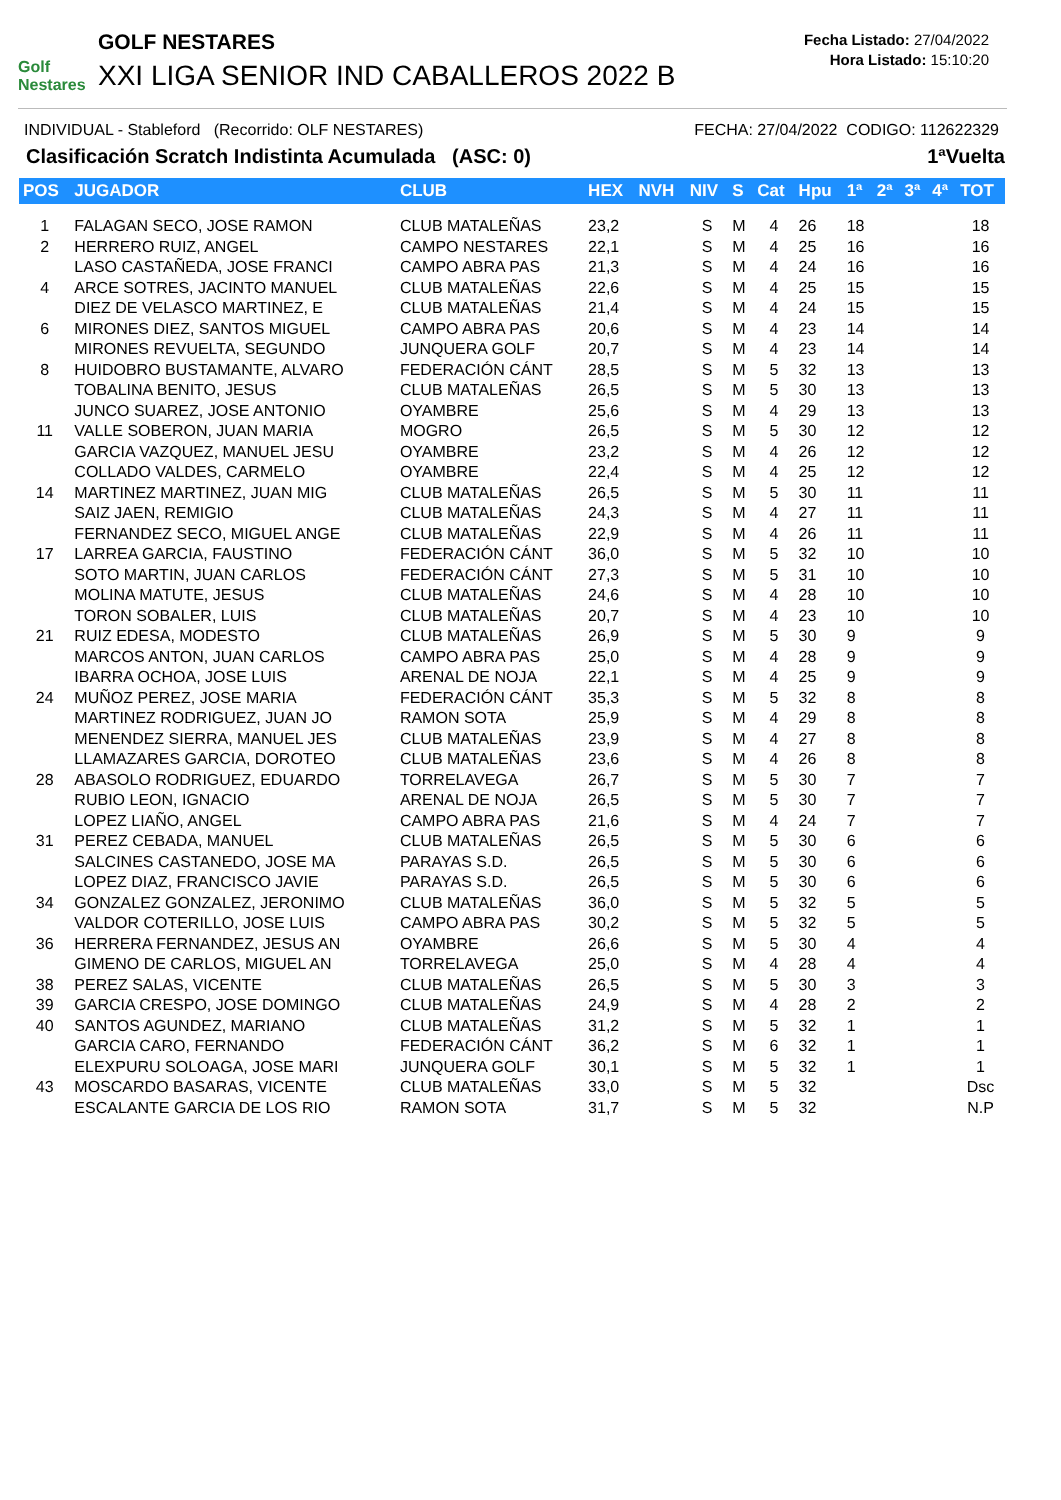Golf Nestares
GOLF NESTARES
XXI LIGA SENIOR IND CABALLEROS 2022 B
Fecha Listado: 27/04/2022
Hora Listado: 15:10:20
INDIVIDUAL - Stableford (Recorrido: OLF NESTARES) FECHA: 27/04/2022 CODIGO: 112622329
Clasificación Scratch Indistinta Acumulada (ASC: 0) 1ªVuelta
| POS | JUGADOR | CLUB | HEX | NVH | NIV | S | Cat | Hpu | 1ª | 2ª | 3ª | 4ª | TOT |
| --- | --- | --- | --- | --- | --- | --- | --- | --- | --- | --- | --- | --- | --- |
| 1 | FALAGAN SECO, JOSE RAMON | CLUB MATALEÑAS | 23,2 | | S | M | 4 | 26 | 18 | | | | 18 |
| 2 | HERRERO RUIZ, ANGEL | CAMPO NESTARES | 22,1 | | S | M | 4 | 25 | 16 | | | | 16 |
| | LASO CASTAÑEDA, JOSE FRANCI | CAMPO ABRA PAS | 21,3 | | S | M | 4 | 24 | 16 | | | | 16 |
| 4 | ARCE SOTRES, JACINTO MANUEL | CLUB MATALEÑAS | 22,6 | | S | M | 4 | 25 | 15 | | | | 15 |
| | DIEZ DE VELASCO MARTINEZ, E | CLUB MATALEÑAS | 21,4 | | S | M | 4 | 24 | 15 | | | | 15 |
| 6 | MIRONES DIEZ, SANTOS MIGUEL | CAMPO ABRA PAS | 20,6 | | S | M | 4 | 23 | 14 | | | | 14 |
| | MIRONES REVUELTA, SEGUNDO | JUNQUERA GOLF | 20,7 | | S | M | 4 | 23 | 14 | | | | 14 |
| 8 | HUIDOBRO BUSTAMANTE, ALVARO | FEDERACIÓN CÁNT | 28,5 | | S | M | 5 | 32 | 13 | | | | 13 |
| | TOBALINA BENITO, JESUS | CLUB MATALEÑAS | 26,5 | | S | M | 5 | 30 | 13 | | | | 13 |
| | JUNCO SUAREZ, JOSE ANTONIO | OYAMBRE | 25,6 | | S | M | 4 | 29 | 13 | | | | 13 |
| 11 | VALLE SOBERON, JUAN MARIA | MOGRO | 26,5 | | S | M | 5 | 30 | 12 | | | | 12 |
| | GARCIA VAZQUEZ, MANUEL JESU | OYAMBRE | 23,2 | | S | M | 4 | 26 | 12 | | | | 12 |
| | COLLADO VALDES, CARMELO | OYAMBRE | 22,4 | | S | M | 4 | 25 | 12 | | | | 12 |
| 14 | MARTINEZ MARTINEZ, JUAN MIG | CLUB MATALEÑAS | 26,5 | | S | M | 5 | 30 | 11 | | | | 11 |
| | SAIZ JAEN, REMIGIO | CLUB MATALEÑAS | 24,3 | | S | M | 4 | 27 | 11 | | | | 11 |
| | FERNANDEZ SECO, MIGUEL ANGE | CLUB MATALEÑAS | 22,9 | | S | M | 4 | 26 | 11 | | | | 11 |
| 17 | LARREA GARCIA, FAUSTINO | FEDERACIÓN CÁNT | 36,0 | | S | M | 5 | 32 | 10 | | | | 10 |
| | SOTO MARTIN, JUAN CARLOS | FEDERACIÓN CÁNT | 27,3 | | S | M | 5 | 31 | 10 | | | | 10 |
| | MOLINA MATUTE, JESUS | CLUB MATALEÑAS | 24,6 | | S | M | 4 | 28 | 10 | | | | 10 |
| | TORON SOBALER, LUIS | CLUB MATALEÑAS | 20,7 | | S | M | 4 | 23 | 10 | | | | 10 |
| 21 | RUIZ EDESA, MODESTO | CLUB MATALEÑAS | 26,9 | | S | M | 5 | 30 | 9 | | | | 9 |
| | MARCOS ANTON, JUAN CARLOS | CAMPO ABRA PAS | 25,0 | | S | M | 4 | 28 | 9 | | | | 9 |
| | IBARRA OCHOA, JOSE LUIS | ARENAL DE NOJA | 22,1 | | S | M | 4 | 25 | 9 | | | | 9 |
| 24 | MUÑOZ PEREZ, JOSE MARIA | FEDERACIÓN CÁNT | 35,3 | | S | M | 5 | 32 | 8 | | | | 8 |
| | MARTINEZ RODRIGUEZ, JUAN JO | RAMON SOTA | 25,9 | | S | M | 4 | 29 | 8 | | | | 8 |
| | MENENDEZ SIERRA, MANUEL JES | CLUB MATALEÑAS | 23,9 | | S | M | 4 | 27 | 8 | | | | 8 |
| | LLAMAZARES GARCIA, DOROTEO | CLUB MATALEÑAS | 23,6 | | S | M | 4 | 26 | 8 | | | | 8 |
| 28 | ABASOLO RODRIGUEZ, EDUARDO | TORRELAVEGA | 26,7 | | S | M | 5 | 30 | 7 | | | | 7 |
| | RUBIO LEON, IGNACIO | ARENAL DE NOJA | 26,5 | | S | M | 5 | 30 | 7 | | | | 7 |
| | LOPEZ LIAÑO, ANGEL | CAMPO ABRA PAS | 21,6 | | S | M | 4 | 24 | 7 | | | | 7 |
| 31 | PEREZ CEBADA, MANUEL | CLUB MATALEÑAS | 26,5 | | S | M | 5 | 30 | 6 | | | | 6 |
| | SALCINES CASTANEDO, JOSE MA | PARAYAS S.D. | 26,5 | | S | M | 5 | 30 | 6 | | | | 6 |
| | LOPEZ DIAZ, FRANCISCO JAVIE | PARAYAS S.D. | 26,5 | | S | M | 5 | 30 | 6 | | | | 6 |
| 34 | GONZALEZ GONZALEZ, JERONIMO | CLUB MATALEÑAS | 36,0 | | S | M | 5 | 32 | 5 | | | | 5 |
| | VALDOR COTERILLO, JOSE LUIS | CAMPO ABRA PAS | 30,2 | | S | M | 5 | 32 | 5 | | | | 5 |
| 36 | HERRERA FERNANDEZ, JESUS AN | OYAMBRE | 26,6 | | S | M | 5 | 30 | 4 | | | | 4 |
| | GIMENO DE CARLOS, MIGUEL AN | TORRELAVEGA | 25,0 | | S | M | 4 | 28 | 4 | | | | 4 |
| 38 | PEREZ SALAS, VICENTE | CLUB MATALEÑAS | 26,5 | | S | M | 5 | 30 | 3 | | | | 3 |
| 39 | GARCIA CRESPO, JOSE DOMINGO | CLUB MATALEÑAS | 24,9 | | S | M | 4 | 28 | 2 | | | | 2 |
| 40 | SANTOS AGUNDEZ, MARIANO | CLUB MATALEÑAS | 31,2 | | S | M | 5 | 32 | 1 | | | | 1 |
| | GARCIA CARO, FERNANDO | FEDERACIÓN CÁNT | 36,2 | | S | M | 6 | 32 | 1 | | | | 1 |
| | ELEXPURU SOLOAGA, JOSE MARI | JUNQUERA GOLF | 30,1 | | S | M | 5 | 32 | 1 | | | | 1 |
| 43 | MOSCARDO BASARAS, VICENTE | CLUB MATALEÑAS | 33,0 | | S | M | 5 | 32 | | | | | Dsc |
| | ESCALANTE GARCIA DE LOS RIO | RAMON SOTA | 31,7 | | S | M | 5 | 32 | | | | | N.P |